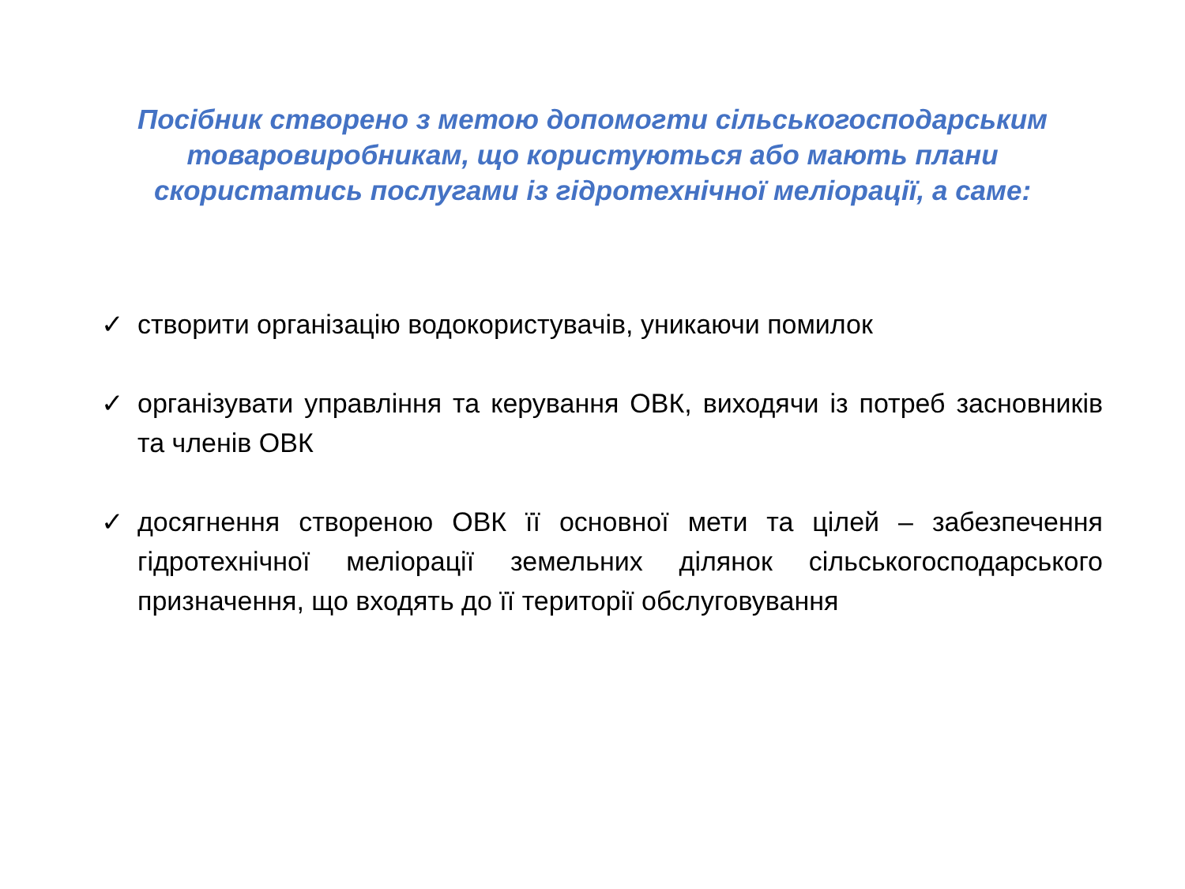Посібник створено з метою допомогти сільськогосподарським
товаровиробникам, що користуються або мають плани
скористатись послугами із гідротехнічної меліорації, а саме:
✓ створити організацію водокористувачів, уникаючи помилок
✓ організувати управління та керування ОВК, виходячи із потреб засновників та членів ОВК
✓ досягнення створеною ОВК її основної мети та цілей – забезпечення гідротехнічної меліорації земельних ділянок сільськогосподарського призначення, що входять до її території обслуговування